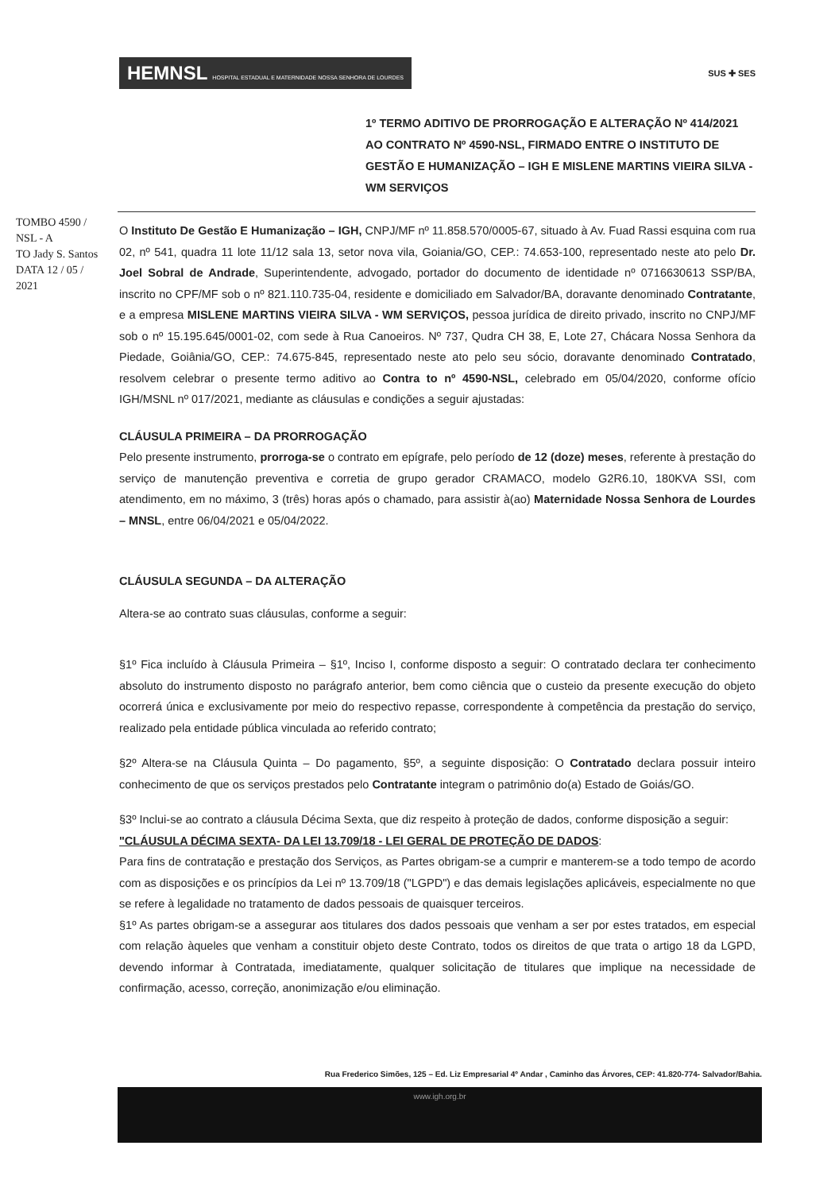HEMNSL HOSPITAL ESTADUAL E MATERNIDADE NOSSA SENHORA DE LOURDES
SUS ✚ SES
1º TERMO ADITIVO DE PRORROGAÇÃO E ALTERAÇÃO Nº 414/2021 AO CONTRATO Nº 4590-NSL, FIRMADO ENTRE O INSTITUTO DE GESTÃO E HUMANIZAÇÃO – IGH E MISLENE MARTINS VIEIRA SILVA - WM SERVIÇOS
TOMBO 4590 / NSL - A
TO Jady S. Santos
DATA 12 / 05 / 2021
O Instituto De Gestão E Humanização – IGH, CNPJ/MF nº 11.858.570/0005-67, situado à Av. Fuad Rassi esquina com rua 02, nº 541, quadra 11 lote 11/12 sala 13, setor nova vila, Goiania/GO, CEP.: 74.653-100, representado neste ato pelo Dr. Joel Sobral de Andrade, Superintendente, advogado, portador do documento de identidade nº 0716630613 SSP/BA, inscrito no CPF/MF sob o nº 821.110.735-04, residente e domiciliado em Salvador/BA, doravante denominado Contratante, e a empresa MISLENE MARTINS VIEIRA SILVA - WM SERVIÇOS, pessoa jurídica de direito privado, inscrito no CNPJ/MF sob o nº 15.195.645/0001-02, com sede à Rua Canoeiros. Nº 737, Qudra CH 38, E, Lote 27, Chácara Nossa Senhora da Piedade, Goiânia/GO, CEP.: 74.675-845, representado neste ato pelo seu sócio, doravante denominado Contratado, resolvem celebrar o presente termo aditivo ao Contra to nº 4590-NSL, celebrado em 05/04/2020, conforme ofício IGH/MSNL nº 017/2021, mediante as cláusulas e condições a seguir ajustadas:
CLÁUSULA PRIMEIRA – DA PRORROGAÇÃO
Pelo presente instrumento, prorroga-se o contrato em epígrafe, pelo período de 12 (doze) meses, referente à prestação do serviço de manutenção preventiva e corretia de grupo gerador CRAMACO, modelo G2R6.10, 180KVA SSI, com atendimento, em no máximo, 3 (três) horas após o chamado, para assistir à(ao) Maternidade Nossa Senhora de Lourdes – MNSL, entre 06/04/2021 e 05/04/2022.
CLÁUSULA SEGUNDA – DA ALTERAÇÃO
Altera-se ao contrato suas cláusulas, conforme a seguir:
§1º Fica incluído à Cláusula Primeira – §1º, Inciso I, conforme disposto a seguir: O contratado declara ter conhecimento absoluto do instrumento disposto no parágrafo anterior, bem como ciência que o custeio da presente execução do objeto ocorrerá única e exclusivamente por meio do respectivo repasse, correspondente à competência da prestação do serviço, realizado pela entidade pública vinculada ao referido contrato;
§2º Altera-se na Cláusula Quinta – Do pagamento, §5º, a seguinte disposição: O Contratado declara possuir inteiro conhecimento de que os serviços prestados pelo Contratante integram o patrimônio do(a) Estado de Goiás/GO.
§3º Inclui-se ao contrato a cláusula Décima Sexta, que diz respeito à proteção de dados, conforme disposição a seguir:
"CLÁUSULA DÉCIMA SEXTA- DA LEI 13.709/18 - LEI GERAL DE PROTEÇÃO DE DADOS:
Para fins de contratação e prestação dos Serviços, as Partes obrigam-se a cumprir e manterem-se a todo tempo de acordo com as disposições e os princípios da Lei nº 13.709/18 ("LGPD") e das demais legislações aplicáveis, especialmente no que se refere à legalidade no tratamento de dados pessoais de quaisquer terceiros.
§1º As partes obrigam-se a assegurar aos titulares dos dados pessoais que venham a ser por estes tratados, em especial com relação àqueles que venham a constituir objeto deste Contrato, todos os direitos de que trata o artigo 18 da LGPD, devendo informar à Contratada, imediatamente, qualquer solicitação de titulares que implique na necessidade de confirmação, acesso, correção, anonimização e/ou eliminação.
Rua Frederico Simões, 125 – Ed. Liz Empresarial 4º Andar , Caminho das Árvores, CEP: 41.820-774- Salvador/Bahia.
www.igh.org.br